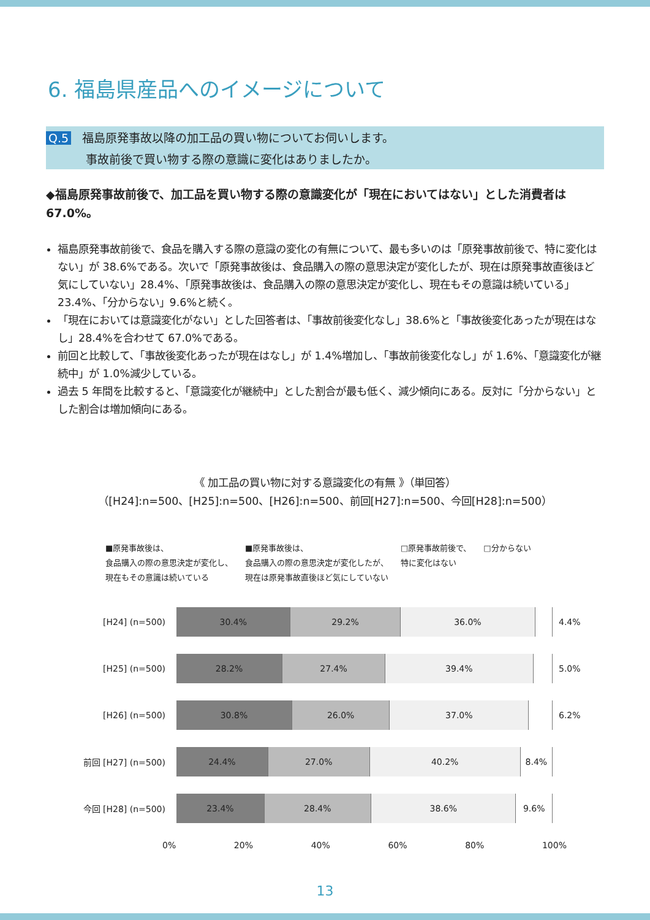6. 福島県産品へのイメージについて
Q.5 福島原発事故以降の加工品の買い物についてお伺いします。
事故前後で買い物する際の意識に変化はありましたか。
◆福島原発事故前後で、加工品を買い物する際の意識変化が「現在においてはない」とした消費者は 67.0%。
福島原発事故前後で、食品を購入する際の意識の変化の有無について、最も多いのは「原発事故前後で、特に変化はない」が 38.6%である。次いで「原発事故後は、食品購入の際の意思決定が変化したが、現在は原発事故直後ほど気にしていない」28.4%、「原発事故後は、食品購入の際の意思決定が変化し、現在もその意識は続いている」23.4%、「分からない」9.6%と続く。
「現在においては意識変化がない」とした回答者は、「事故前後変化なし」38.6%と「事故後変化あったが現在はなし」28.4%を合わせて 67.0%である。
前回と比較して、「事故後変化あったが現在はなし」が 1.4%増加し、「事故前後変化なし」が 1.6%、「意識変化が継続中」が 1.0%減少している。
過去 5 年間を比較すると、「意識変化が継続中」とした割合が最も低く、減少傾向にある。反対に「分からない」とした割合は増加傾向にある。
《 加工品の買い物に対する意識変化の有無 》（単回答）
（[H24]:n=500、[H25]:n=500、[H26]:n=500、前回[H27]:n=500、今回[H28]:n=500）
■原発事故後は、
食品購入の際の意思決定が変化し、
現在もその意識は続いている
■原発事故後は、
食品購入の際の意思決定が変化したが、
現在は原発事故直後ほど気にしていない
□原発事故前後で、
特に変化はない
□分からない
[H24] (n=500)
30.4% 29.2% 36.0%
4.4%
[H25] (n=500)
28.2% 27.4% 39.4%
5.0%
[H26] (n=500)
30.8% 26.0% 37.0%
6.2%
前回 [H27] (n=500)
24.4% 27.0% 40.2% 8.4%
今回 [H28] (n=500)
23.4% 28.4% 38.6% 9.6%
0% 20% 40% 60% 80% 100%
13